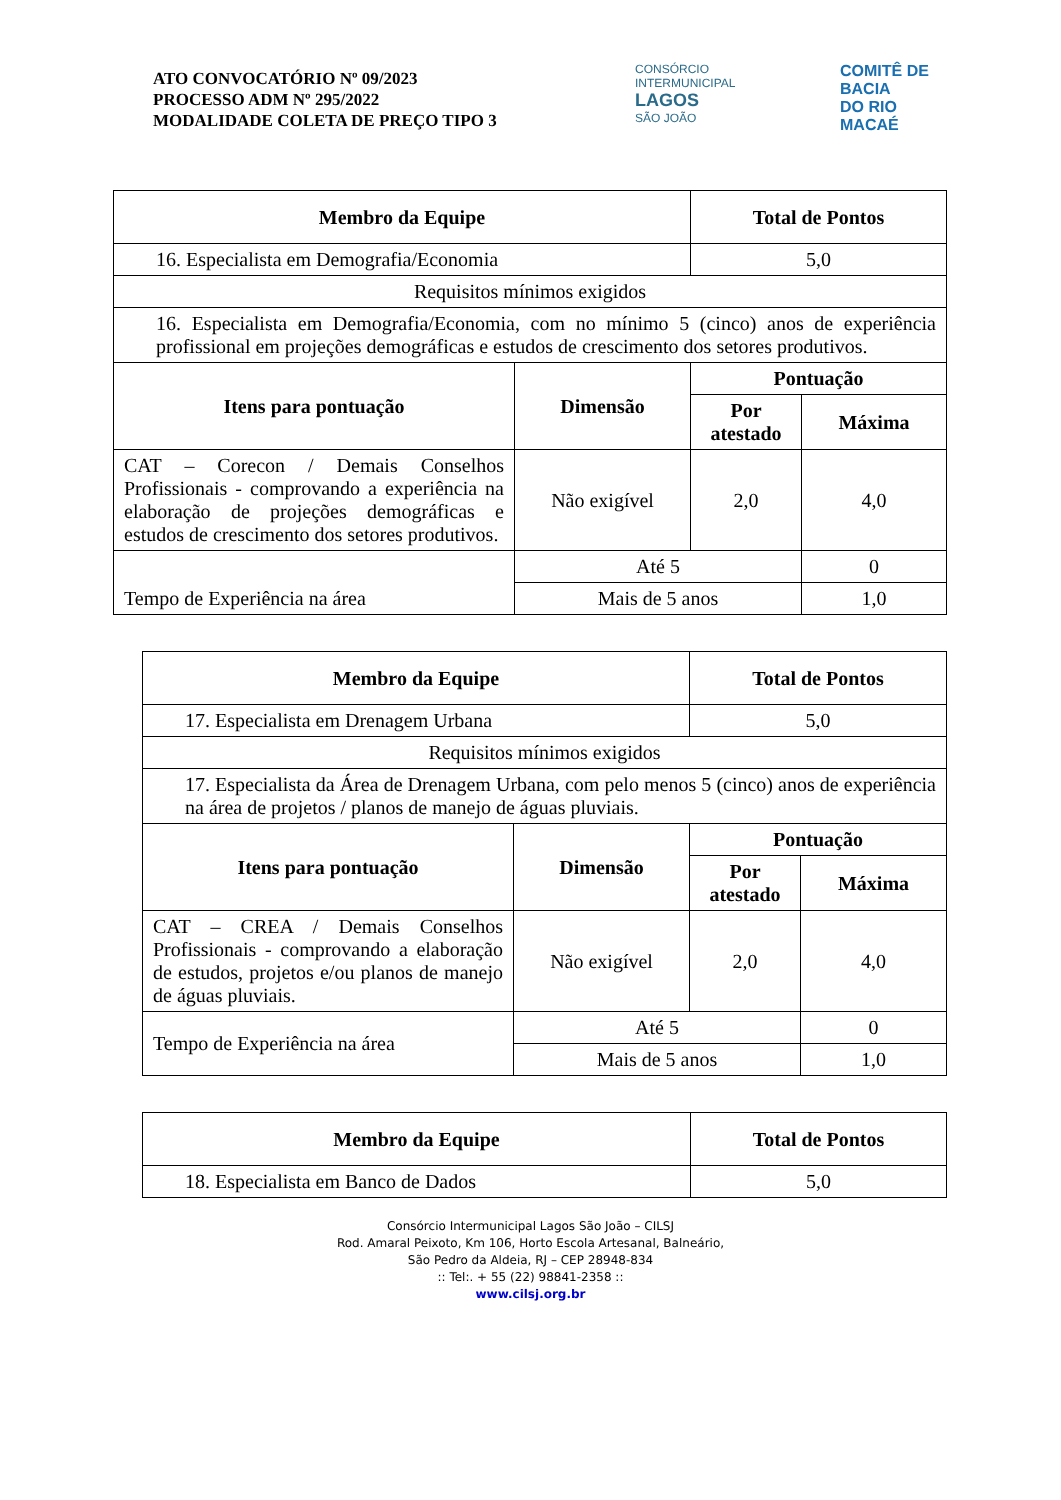ATO CONVOCATÓRIO Nº 09/2023
PROCESSO ADM Nº 295/2022
MODALIDADE COLETA DE PREÇO TIPO 3
CONSÓRCIO INTERMUNICIPAL
LAGOS
SÃO JOÃO
COMITÊ DE BACIA
DO RIO MACAÉ
| Membro da Equipe | | Total de Pontos | |
| --- | --- | --- | --- |
| 16. Especialista em Demografia/Economia | | 5,0 | |
| Requisitos mínimos exigidos | | | |
| 16. Especialista em Demografia/Economia, com no mínimo 5 (cinco) anos de experiência profissional em projeções demográficas e estudos de crescimento dos setores produtivos. | | | |
| Itens para pontuação | Dimensão | Pontuação | |
| | | Por atestado | Máxima |
| CAT – Corecon / Demais Conselhos Profissionais - comprovando a experiência na elaboração de projeções demográficas e estudos de crescimento dos setores produtivos. | Não exigível | 2,0 | 4,0 |
| Tempo de Experiência na área | Até 5 | | 0 |
| | Mais de 5 anos | | 1,0 |
| Membro da Equipe | | Total de Pontos | |
| --- | --- | --- | --- |
| 17. Especialista em Drenagem Urbana | | 5,0 | |
| Requisitos mínimos exigidos | | | |
| 17. Especialista da Área de Drenagem Urbana, com pelo menos 5 (cinco) anos de experiência na área de projetos / planos de manejo de águas pluviais. | | | |
| Itens para pontuação | Dimensão | Pontuação | |
| | | Por atestado | Máxima |
| CAT – CREA / Demais Conselhos Profissionais - comprovando a elaboração de estudos, projetos e/ou planos de manejo de águas pluviais. | Não exigível | 2,0 | 4,0 |
| Tempo de Experiência na área | Até 5 | | 0 |
| | Mais de 5 anos | | 1,0 |
| Membro da Equipe | Total de Pontos |
| --- | --- |
| 18. Especialista em Banco de Dados | 5,0 |
Consórcio Intermunicipal Lagos São João – CILSJ
Rod. Amaral Peixoto, Km 106, Horto Escola Artesanal, Balneário,
São Pedro da Aldeia, RJ – CEP 28948-834
:: Tel:. + 55 (22) 98841-2358 ::
www.cilsj.org.br